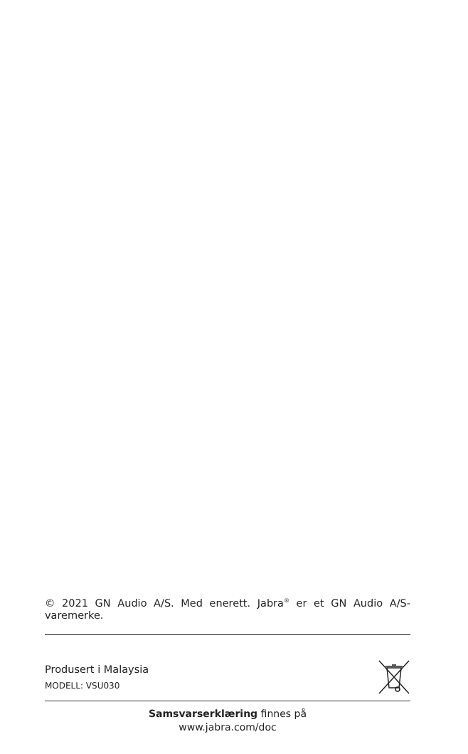© 2021 GN Audio A/S. Med enerett. Jabra<sup>®</sup> er et GN Audio A/S-varemerke.
Produsert i Malaysia
MODELL: VSU030
Samsvarserklæring finnes på
www.jabra.com/doc